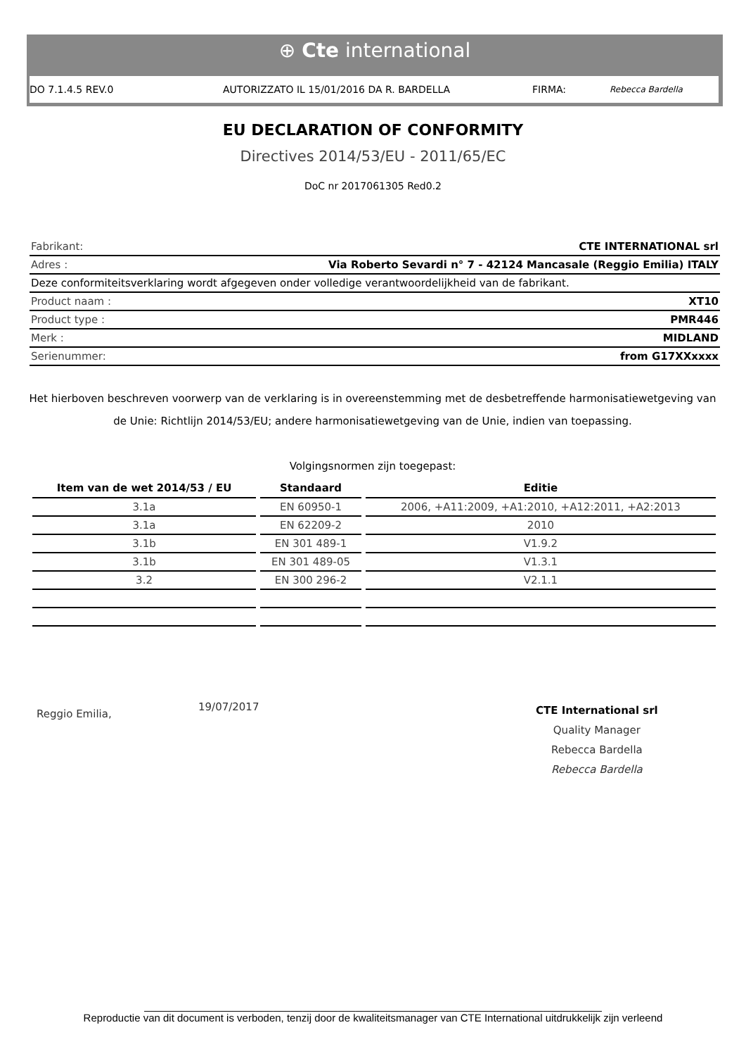⊕ Cte international
DO 7.1.4.5 REV.0 AUTORIZZATO IL 15/01/2016 DA R. BARDELLA FIRMA: Rebecca Bardella
EU DECLARATION OF CONFORMITY
Directives 2014/53/EU - 2011/65/EC
DoC nr 2017061305 Red0.2
| Fabrikant: | CTE INTERNATIONAL srl |
| Adres : | Via Roberto Sevardi n° 7 - 42124 Mancasale (Reggio Emilia) ITALY |
| Deze conformiteitsverklaring wordt afgegeven onder volledige verantwoordelijkheid van de fabrikant. | |
| Product naam : | XT10 |
| Product type : | PMR446 |
| Merk : | MIDLAND |
| Serienummer: | from G17XXxxxx |
Het hierboven beschreven voorwerp van de verklaring is in overeenstemming met de desbetreffende harmonisatiewetgeving van de Unie: Richtlijn 2014/53/EU; andere harmonisatiewetgeving van de Unie, indien van toepassing.
Volgingsnormen zijn toegepast:
| Item van de wet 2014/53 / EU | Standaard | Editie |
| --- | --- | --- |
| 3.1a | EN 60950-1 | 2006, +A11:2009, +A1:2010, +A12:2011, +A2:2013 |
| 3.1a | EN 62209-2 | 2010 |
| 3.1b | EN 301 489-1 | V1.9.2 |
| 3.1b | EN 301 489-05 | V1.3.1 |
| 3.2 | EN 300 296-2 | V2.1.1 |
Reggio Emilia,
19/07/2017
CTE International srl
Quality Manager
Rebecca Bardella
Rebecca Bardella
______________________________________________________________________________
Reproductie van dit document is verboden, tenzij door de kwaliteitsmanager van CTE International uitdrukkelijk zijn verleend